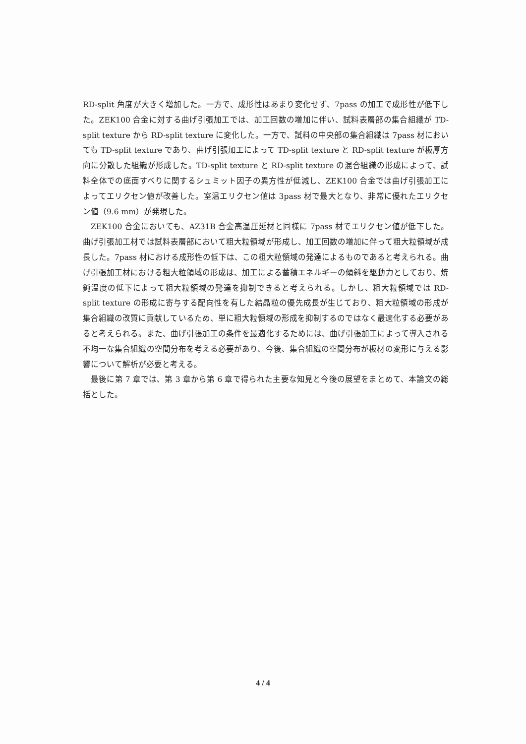RD-split 角度が大きく増加した。一方で、成形性はあまり変化せず、7pass の加工で成形性が低下した。ZEK100 合金に対する曲げ引張加工では、加工回数の増加に伴い、試料表層部の集合組織が TD-split texture から RD-split texture に変化した。一方で、試料の中央部の集合組織は 7pass 材においても TD-split texture であり、曲げ引張加工によって TD-split texture と RD-split texture が板厚方向に分散した組織が形成した。TD-split texture と RD-split texture の混合組織の形成によって、試料全体での底面すべりに関するシュミット因子の異方性が低減し、ZEK100 合金では曲げ引張加工によってエリクセン値が改善した。室温エリクセン値は 3pass 材で最大となり、非常に優れたエリクセン値（9.6 mm）が発現した。
ZEK100 合金においても、AZ31B 合金高温圧延材と同様に 7pass 材でエリクセン値が低下した。曲げ引張加工材では試料表層部において粗大粒領域が形成し、加工回数の増加に伴って粗大粒領域が成長した。7pass 材における成形性の低下は、この粗大粒領域の発達によるものであると考えられる。曲げ引張加工材における粗大粒領域の形成は、加工による蓄積エネルギーの傾斜を駆動力としており、焼鈍温度の低下によって粗大粒領域の発達を抑制できると考えられる。しかし、粗大粒領域では RD-split texture の形成に寄与する配向性を有した結晶粒の優先成長が生じており、粗大粒領域の形成が集合組織の改質に貢献しているため、単に粗大粒領域の形成を抑制するのではなく最適化する必要があると考えられる。また、曲げ引張加工の条件を最適化するためには、曲げ引張加工によって導入される不均一な集合組織の空間分布を考える必要があり、今後、集合組織の空間分布が板材の変形に与える影響について解析が必要と考える。
最後に第 7 章では、第 3 章から第 6 章で得られた主要な知見と今後の展望をまとめて、本論文の総括とした。
4 / 4